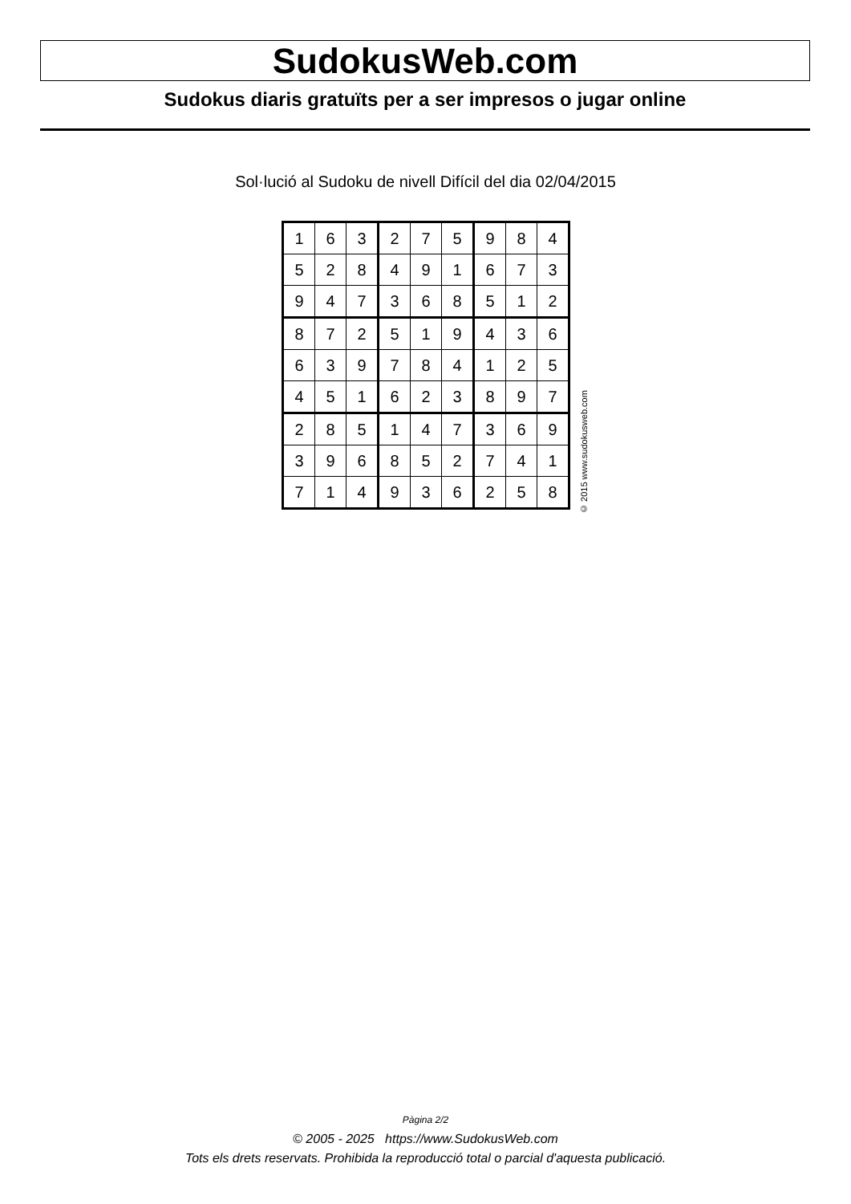SudokusWeb.com
Sudokus diaris gratuïts per a ser impresos o jugar online
Sol·lució al Sudoku de nivell Difícil del dia 02/04/2015
| 1 | 6 | 3 | 2 | 7 | 5 | 9 | 8 | 4 |
| 5 | 2 | 8 | 4 | 9 | 1 | 6 | 7 | 3 |
| 9 | 4 | 7 | 3 | 6 | 8 | 5 | 1 | 2 |
| 8 | 7 | 2 | 5 | 1 | 9 | 4 | 3 | 6 |
| 6 | 3 | 9 | 7 | 8 | 4 | 1 | 2 | 5 |
| 4 | 5 | 1 | 6 | 2 | 3 | 8 | 9 | 7 |
| 2 | 8 | 5 | 1 | 4 | 7 | 3 | 6 | 9 |
| 3 | 9 | 6 | 8 | 5 | 2 | 7 | 4 | 1 |
| 7 | 1 | 4 | 9 | 3 | 6 | 2 | 5 | 8 |
© 2015 www.sudokusweb.com
Pàgina 2/2
© 2005 - 2025 https://www.SudokusWeb.com
Tots els drets reservats. Prohibida la reproducció total o parcial d'aquesta publicació.